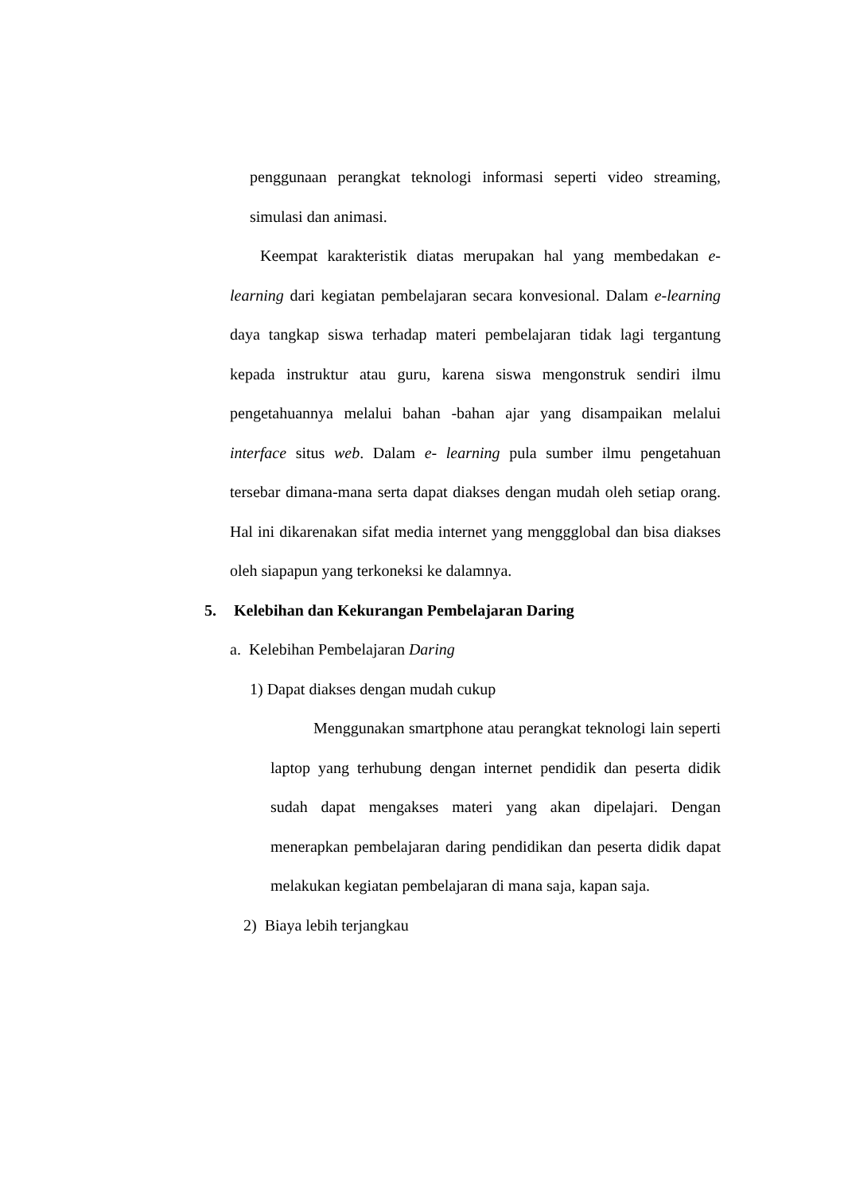penggunaan perangkat teknologi informasi seperti video streaming, simulasi dan animasi.
Keempat karakteristik diatas merupakan hal yang membedakan e-learning dari kegiatan pembelajaran secara konvesional. Dalam e-learning daya tangkap siswa terhadap materi pembelajaran tidak lagi tergantung kepada instruktur atau guru, karena siswa mengonstruk sendiri ilmu pengetahuannya melalui bahan -bahan ajar yang disampaikan melalui interface situs web. Dalam e- learning pula sumber ilmu pengetahuan tersebar dimana-mana serta dapat diakses dengan mudah oleh setiap orang. Hal ini dikarenakan sifat media internet yang menggglobal dan bisa diakses oleh siapapun yang terkoneksi ke dalamnya.
5. Kelebihan dan Kekurangan Pembelajaran Daring
a. Kelebihan Pembelajaran Daring
1) Dapat diakses dengan mudah cukup
Menggunakan smartphone atau perangkat teknologi lain seperti laptop yang terhubung dengan internet pendidik dan peserta didik sudah dapat mengakses materi yang akan dipelajari. Dengan menerapkan pembelajaran daring pendidikan dan peserta didik dapat melakukan kegiatan pembelajaran di mana saja, kapan saja.
2) Biaya lebih terjangkau